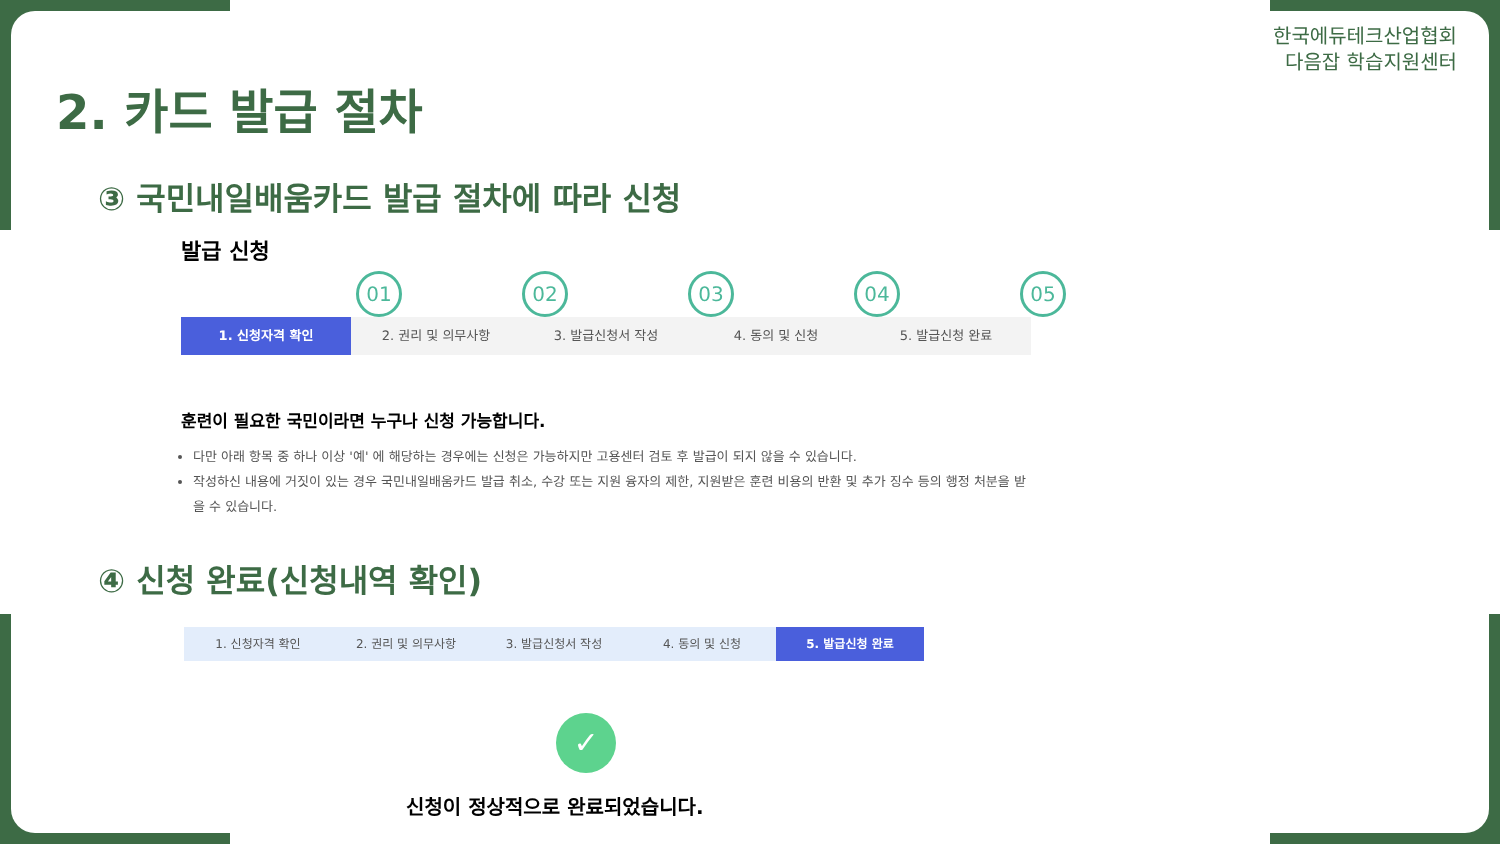한국에듀테크산업협회
다음잡 학습지원센터
2. 카드 발급 절차
③ 국민내일배움카드 발급 절차에 따라 신청
발급 신청
01 02 03 04 05
1. 신청자격 확인 2. 권리 및 의무사항 3. 발급신청서 작성 4. 동의 및 신청 5. 발급신청 완료
훈련이 필요한 국민이라면 누구나 신청 가능합니다.
다만 아래 항목 중 하나 이상 '예' 에 해당하는 경우에는 신청은 가능하지만 고용센터 검토 후 발급이 되지 않을 수 있습니다.
작성하신 내용에 거짓이 있는 경우 국민내일배움카드 발급 취소, 수강 또는 지원 융자의 제한, 지원받은 훈련 비용의 반환 및 추가 징수 등의 행정 처분을 받을 수 있습니다.
④ 신청 완료(신청내역 확인)
1. 신청자격 확인 2. 권리 및 의무사항 3. 발급신청서 작성 4. 동의 및 신청 5. 발급신청 완료
✓
신청이 정상적으로 완료되었습니다.